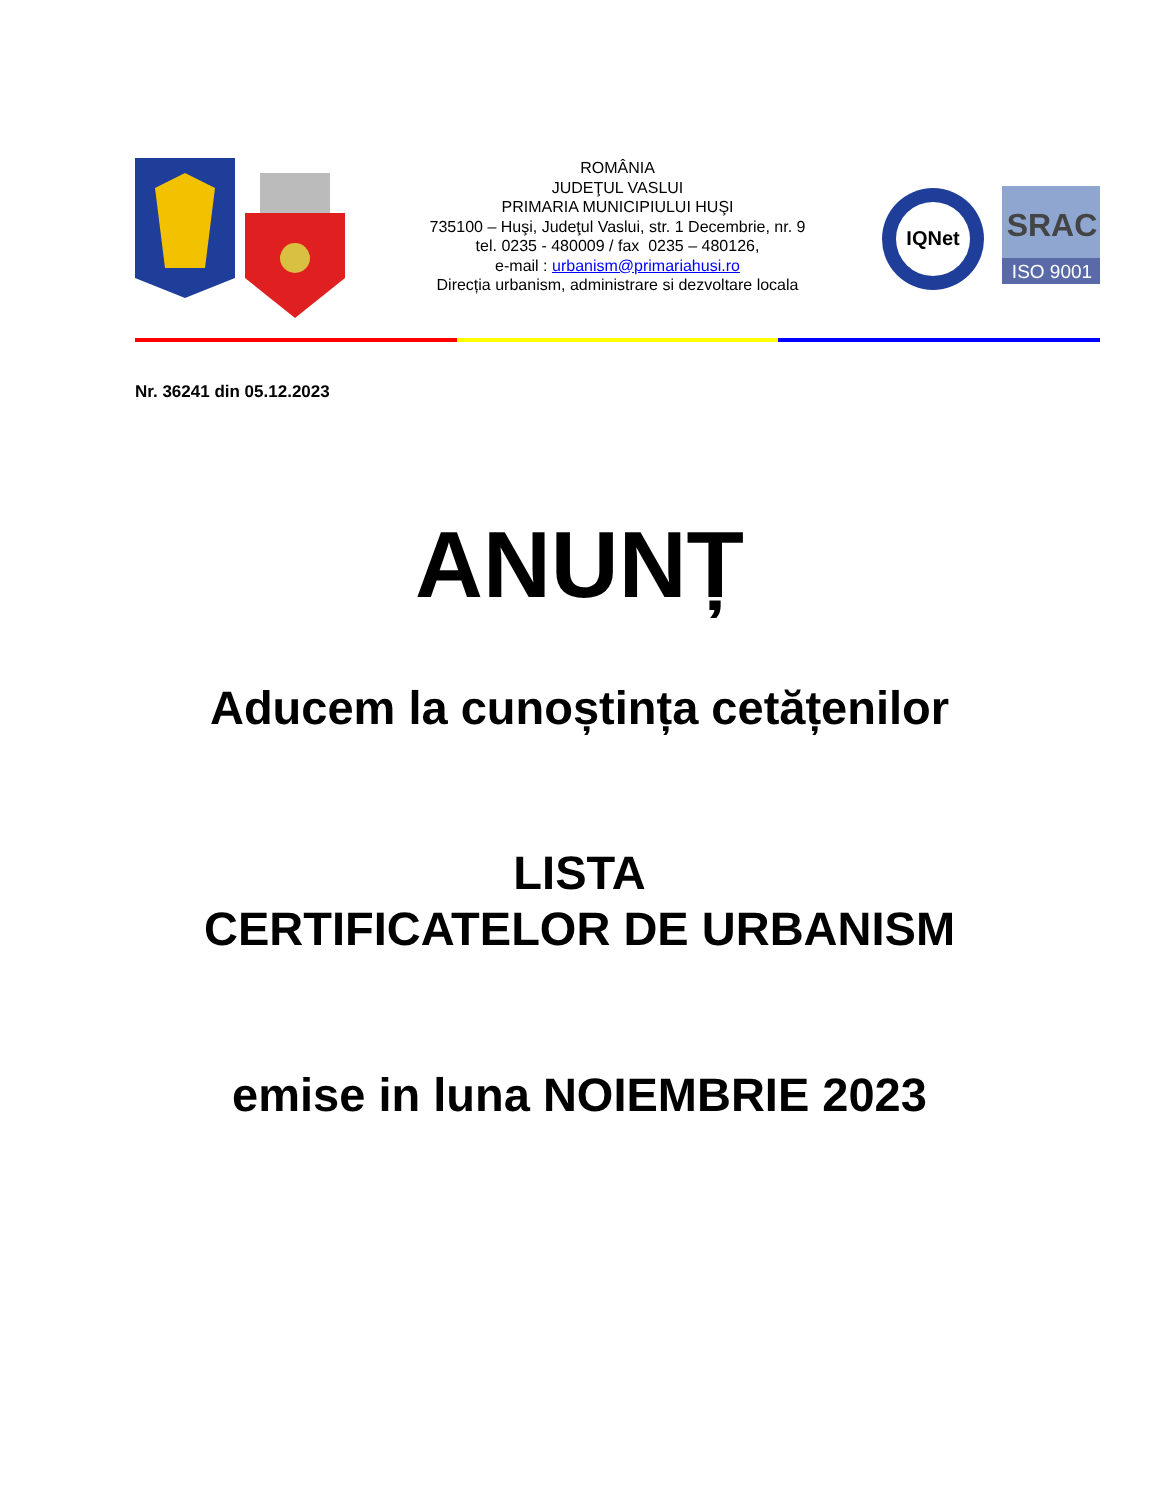ROMÂNIA
JUDEŢUL VASLUI
PRIMARIA MUNICIPIULUI HUŞI
735100 – Huşi, Judeţul Vaslui, str. 1 Decembrie, nr. 9
tel. 0235 - 480009 / fax 0235 – 480126,
e-mail : urbanism@primariahusi.ro
Direcția urbanism, administrare si dezvoltare locala
IQNet
SRAC
ISO 9001
Nr. 36241 din 05.12.2023
ANUNȚ
Aducem la cunoștința cetățenilor
LISTA
CERTIFICATELOR DE URBANISM
emise in luna NOIEMBRIE 2023